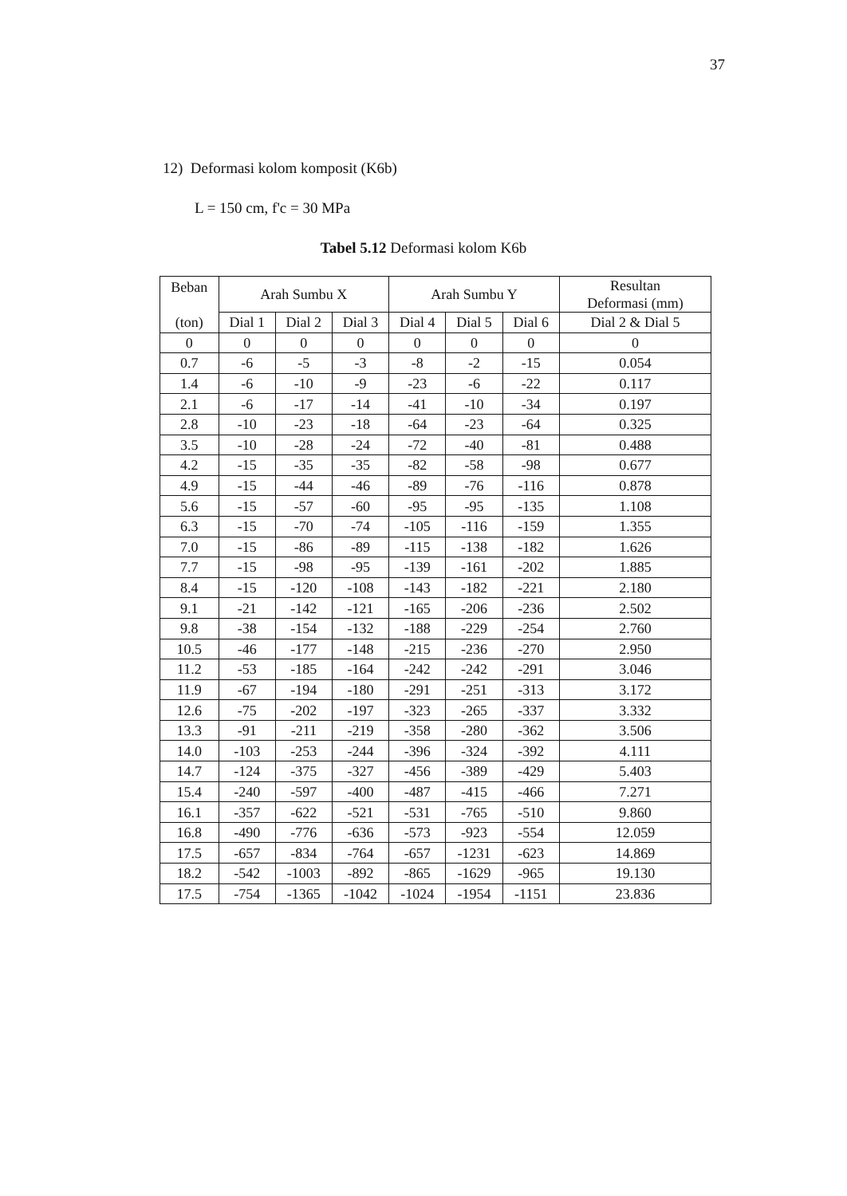37
12) Deformasi kolom komposit (K6b)
L = 150 cm, f'c = 30 MPa
Tabel 5.12 Deformasi kolom K6b
| Beban (ton) | Arah Sumbu X | | | Arah Sumbu Y | | | Resultan Deformasi (mm) |
| --- | --- | --- | --- | --- | --- | --- | --- |
| | Dial 1 | Dial 2 | Dial 3 | Dial 4 | Dial 5 | Dial 6 | Dial 2 & Dial 5 |
| 0 | 0 | 0 | 0 | 0 | 0 | 0 | 0 |
| 0.7 | -6 | -5 | -3 | -8 | -2 | -15 | 0.054 |
| 1.4 | -6 | -10 | -9 | -23 | -6 | -22 | 0.117 |
| 2.1 | -6 | -17 | -14 | -41 | -10 | -34 | 0.197 |
| 2.8 | -10 | -23 | -18 | -64 | -23 | -64 | 0.325 |
| 3.5 | -10 | -28 | -24 | -72 | -40 | -81 | 0.488 |
| 4.2 | -15 | -35 | -35 | -82 | -58 | -98 | 0.677 |
| 4.9 | -15 | -44 | -46 | -89 | -76 | -116 | 0.878 |
| 5.6 | -15 | -57 | -60 | -95 | -95 | -135 | 1.108 |
| 6.3 | -15 | -70 | -74 | -105 | -116 | -159 | 1.355 |
| 7.0 | -15 | -86 | -89 | -115 | -138 | -182 | 1.626 |
| 7.7 | -15 | -98 | -95 | -139 | -161 | -202 | 1.885 |
| 8.4 | -15 | -120 | -108 | -143 | -182 | -221 | 2.180 |
| 9.1 | -21 | -142 | -121 | -165 | -206 | -236 | 2.502 |
| 9.8 | -38 | -154 | -132 | -188 | -229 | -254 | 2.760 |
| 10.5 | -46 | -177 | -148 | -215 | -236 | -270 | 2.950 |
| 11.2 | -53 | -185 | -164 | -242 | -242 | -291 | 3.046 |
| 11.9 | -67 | -194 | -180 | -291 | -251 | -313 | 3.172 |
| 12.6 | -75 | -202 | -197 | -323 | -265 | -337 | 3.332 |
| 13.3 | -91 | -211 | -219 | -358 | -280 | -362 | 3.506 |
| 14.0 | -103 | -253 | -244 | -396 | -324 | -392 | 4.111 |
| 14.7 | -124 | -375 | -327 | -456 | -389 | -429 | 5.403 |
| 15.4 | -240 | -597 | -400 | -487 | -415 | -466 | 7.271 |
| 16.1 | -357 | -622 | -521 | -531 | -765 | -510 | 9.860 |
| 16.8 | -490 | -776 | -636 | -573 | -923 | -554 | 12.059 |
| 17.5 | -657 | -834 | -764 | -657 | -1231 | -623 | 14.869 |
| 18.2 | -542 | -1003 | -892 | -865 | -1629 | -965 | 19.130 |
| 17.5 | -754 | -1365 | -1042 | -1024 | -1954 | -1151 | 23.836 |